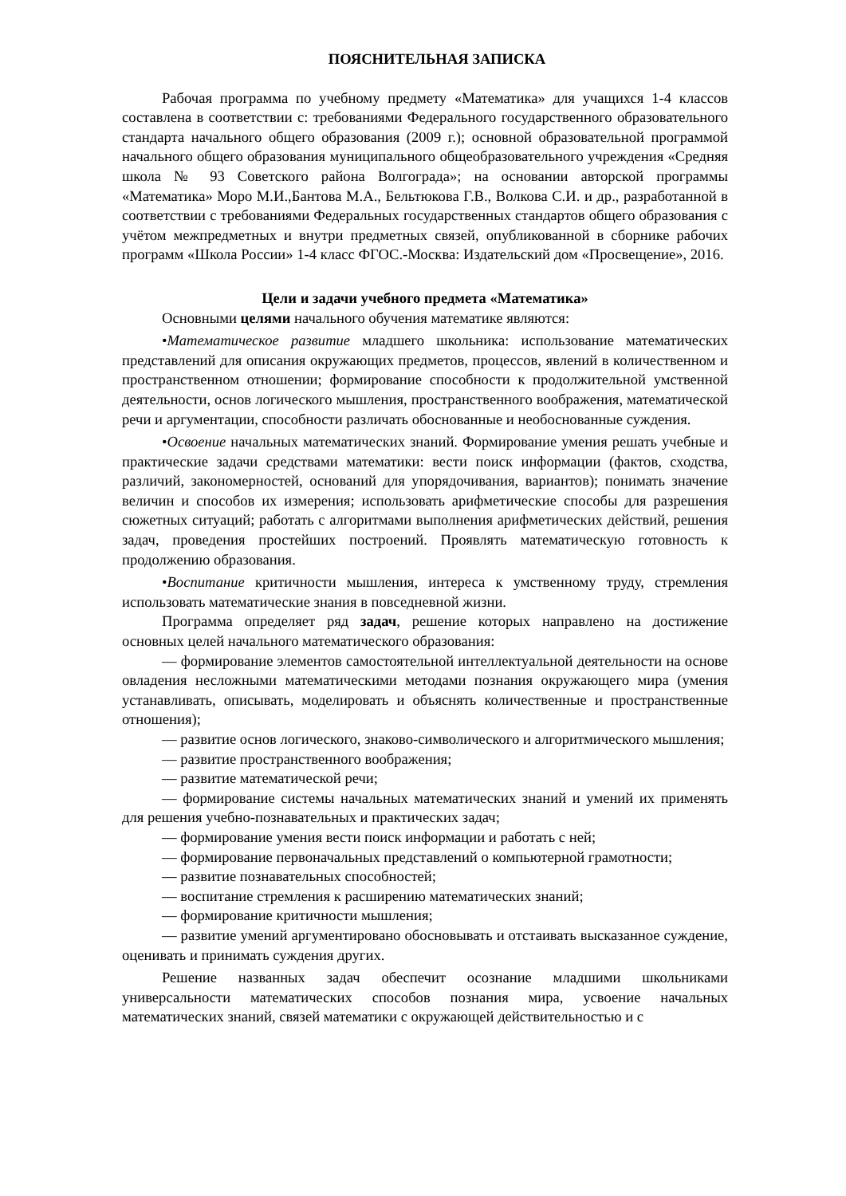ПОЯСНИТЕЛЬНАЯ ЗАПИСКА
Рабочая программа по учебному предмету «Математика» для учащихся 1-4 классов составлена в соответствии с: требованиями Федерального государственного образовательного стандарта начального общего образования (2009 г.); основной образовательной программой начального общего образования муниципального общеобразовательного учреждения «Средняя школа № 93 Советского района Волгограда»; на основании авторской программы «Математика» Моро М.И.,Бантова М.А., Бельтюкова Г.В., Волкова С.И. и др., разработанной в соответствии с требованиями Федеральных государственных стандартов общего образования с учётом межпредметных и внутри предметных связей, опубликованной в сборнике рабочих программ «Школа России» 1-4 класс ФГОС.-Москва: Издательский дом «Просвещение», 2016.
Цели и задачи учебного предмета «Математика»
Основными целями начального обучения математике являются:
•Математическое развитие младшего школьника: использование математических представлений для описания окружающих предметов, процессов, явлений в количественном и пространственном отношении; формирование способности к продолжительной умственной деятельности, основ логического мышления, пространственного воображения, математической речи и аргументации, способности различать обоснованные и необоснованные суждения.
•Освоение начальных математических знаний. Формирование умения решать учебные и практические задачи средствами математики: вести поиск информации (фактов, сходства, различий, закономерностей, оснований для упорядочивания, вариантов); понимать значение величин и способов их измерения; использовать арифметические способы для разрешения сюжетных ситуаций; работать с алгоритмами выполнения арифметических действий, решения задач, проведения простейших построений. Проявлять математическую готовность к продолжению образования.
•Воспитание критичности мышления, интереса к умственному труду, стремления использовать математические знания в повседневной жизни.
Программа определяет ряд задач, решение которых направлено на достижение основных целей начального математического образования:
— формирование элементов самостоятельной интеллектуальной деятельности на основе овладения несложными математическими методами познания окружающего мира (умения устанавливать, описывать, моделировать и объяснять количественные и пространственные отношения);
— развитие основ логического, знаково-символического и алгоритмического мышления;
— развитие пространственного воображения;
— развитие математической речи;
— формирование системы начальных математических знаний и умений их применять для решения учебно-познавательных и практических задач;
— формирование умения вести поиск информации и работать с ней;
— формирование первоначальных представлений о компьютерной грамотности;
— развитие познавательных способностей;
— воспитание стремления к расширению математических знаний;
— формирование критичности мышления;
— развитие умений аргументировано обосновывать и отстаивать высказанное суждение, оценивать и принимать суждения других.
Решение названных задач обеспечит осознание младшими школьниками универсальности математических способов познания мира, усвоение начальных математических знаний, связей математики с окружающей действительностью и с